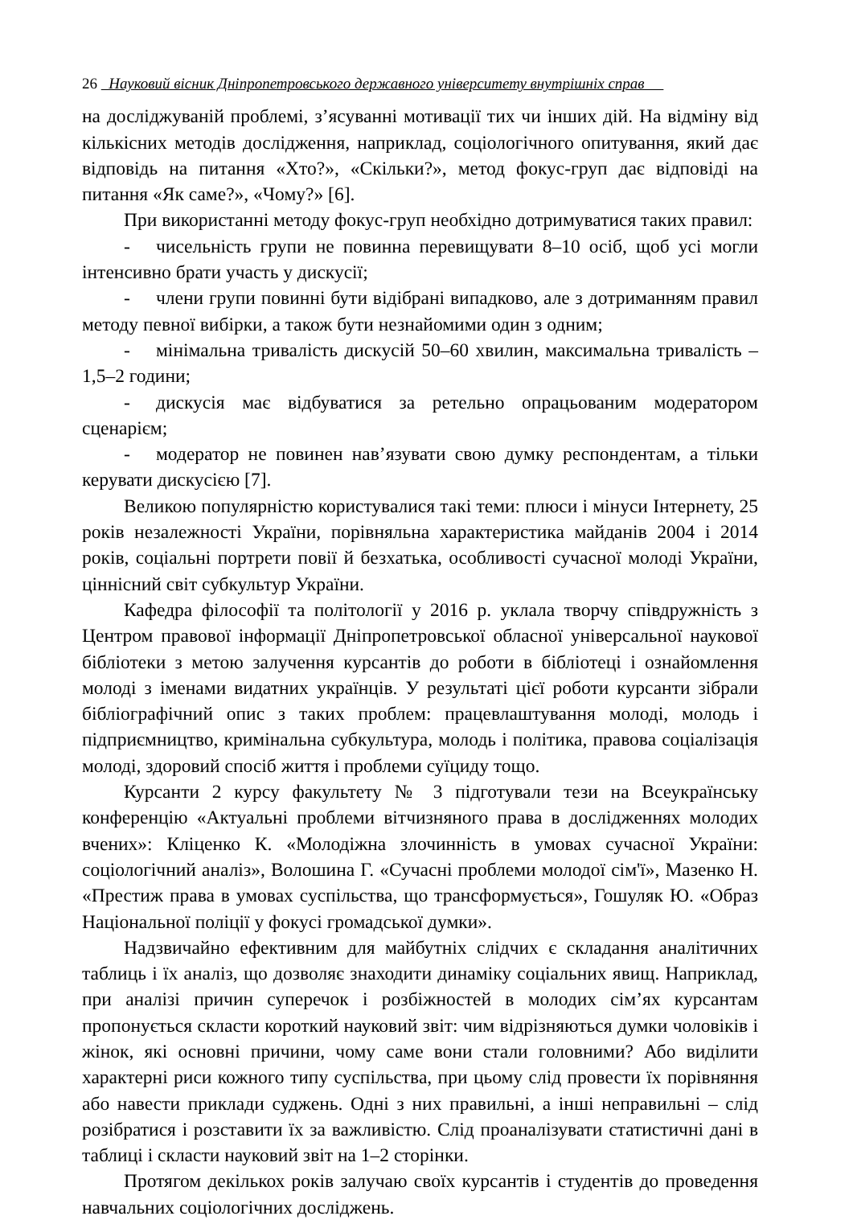26 Науковий вісник Дніпропетровського державного університету внутрішніх справ
на досліджуваній проблемі, з’ясуванні мотивації тих чи інших дій. На відміну від кількісних методів дослідження, наприклад, соціологічного опитування, який дає відповідь на питання «Хто?», «Скільки?», метод фокус-груп дає відповіді на питання «Як саме?», «Чому?» [6].
При використанні методу фокус-груп необхідно дотримуватися таких правил:
- чисельність групи не повинна перевищувати 8–10 осіб, щоб усі могли інтенсивно брати участь у дискусії;
- члени групи повинні бути відібрані випадково, але з дотриманням правил методу певної вибірки, а також бути незнайомими один з одним;
- мінімальна тривалість дискусій 50–60 хвилин, максимальна тривалість – 1,5–2 години;
- дискусія має відбуватися за ретельно опрацьованим модератором сценарієм;
- модератор не повинен нав’язувати свою думку респондентам, а тільки керувати дискусією [7].
Великою популярністю користувалися такі теми: плюси і мінуси Інтернету, 25 років незалежності України, порівняльна характеристика майданів 2004 і 2014 років, соціальні портрети повії й безхатька, особливості сучасної молоді України, ціннісний світ субкультур України.
Кафедра філософії та політології у 2016 р. уклала творчу співдружність з Центром правової інформації Дніпропетровської обласної універсальної наукової бібліотеки з метою залучення курсантів до роботи в бібліотеці і ознайомлення молоді з іменами видатних українців. У результаті цієї роботи курсанти зібрали бібліографічний опис з таких проблем: працевлаштування молоді, молодь і підприємництво, кримінальна субкультура, молодь і політика, правова соціалізація молоді, здоровий спосіб життя і проблеми суїциду тощо.
Курсанти 2 курсу факультету № 3 підготували тези на Всеукраїнську конференцію «Актуальні проблеми вітчизняного права в дослідженнях молодих вчених»: Кліценко К. «Молодіжна злочинність в умовах сучасної України: соціологічний аналіз», Волошина Г. «Сучасні проблеми молодої сім'ї», Мазенко Н. «Престиж права в умовах суспільства, що трансформується», Гошуляк Ю. «Образ Національної поліції у фокусі громадської думки».
Надзвичайно ефективним для майбутніх слідчих є складання аналітичних таблиць і їх аналіз, що дозволяє знаходити динаміку соціальних явищ. Наприклад, при аналізі причин суперечок і розбіжностей в молодих сім’ях курсантам пропонується скласти короткий науковий звіт: чим відрізняються думки чоловіків і жінок, які основні причини, чому саме вони стали головними? Або виділити характерні риси кожного типу суспільства, при цьому слід провести їх порівняння або навести приклади суджень. Одні з них правильні, а інші неправильні – слід розібратися і розставити їх за важливістю. Слід проаналізувати статистичні дані в таблиці і скласти науковий звіт на 1–2 сторінки.
Протягом декількох років залучаю своїх курсантів і студентів до проведення навчальних соціологічних досліджень.